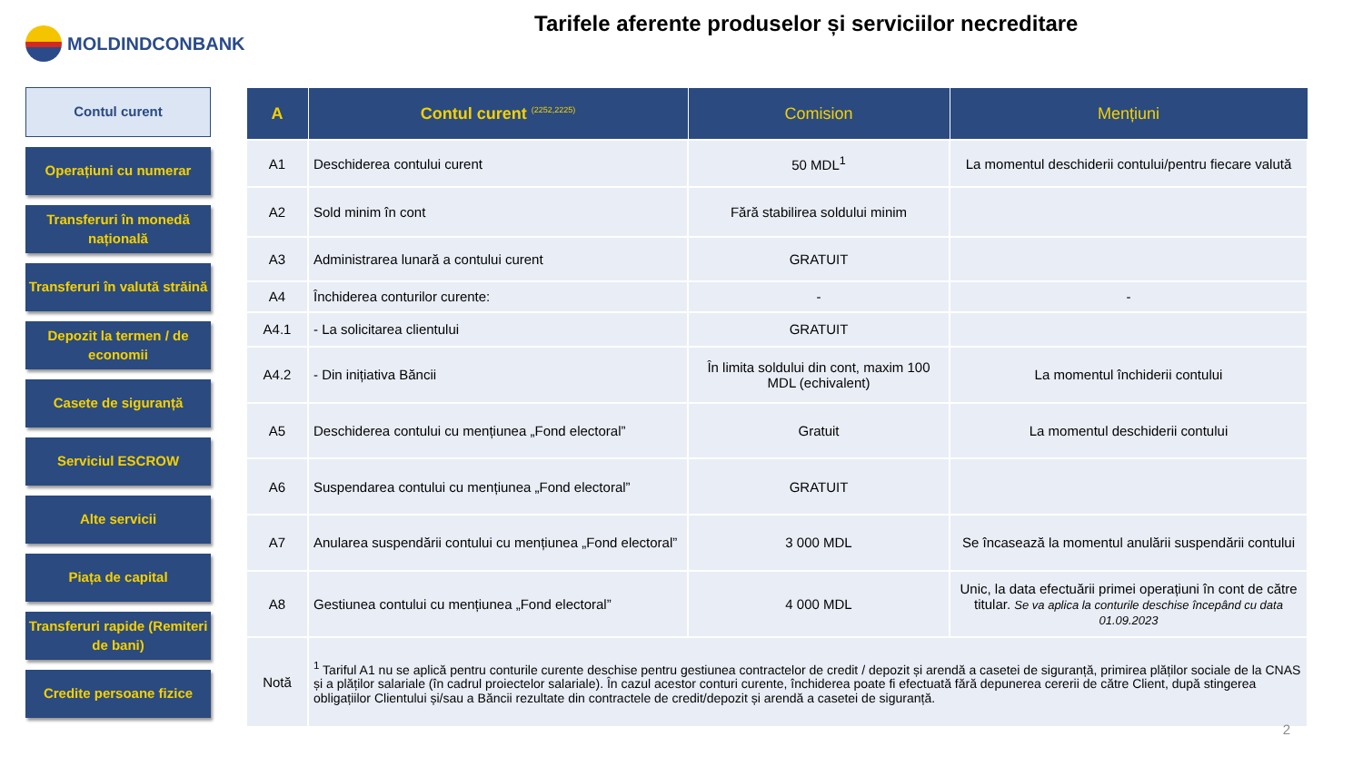MOLDINDCONBANK
Tarifele aferente produselor și serviciilor necreditare
Contul curent
Operațiuni cu numerar
Transferuri în monedă națională
Transferuri în valută străină
Depozit la termen / de economii
Casete de siguranță
Serviciul ESCROW
Alte servicii
Piața de capital
Transferuri rapide (Remiteri de bani)
Credite persoane fizice
| A | Contul curent <sup>(2252,2225)</sup> | Comision | Mențiuni |
| --- | --- | --- | --- |
| A1 | Deschiderea contului curent | 50 MDL<sup>1</sup> | La momentul deschiderii contului/pentru fiecare valută |
| A2 | Sold minim în cont | Fără stabilirea soldului minim | |
| A3 | Administrarea lunară a contului curent | GRATUIT | |
| A4 | Închiderea conturilor curente: | - | - |
| A4.1 | - La solicitarea clientului | GRATUIT | |
| A4.2 | - Din inițiativa Băncii | În limita soldului din cont, maxim 100 MDL (echivalent) | La momentul închiderii contului |
| A5 | Deschiderea contului cu mențiunea „Fond electoral” | Gratuit | La momentul deschiderii contului |
| A6 | Suspendarea contului cu mențiunea „Fond electoral” | GRATUIT | |
| A7 | Anularea suspendării contului cu mențiunea „Fond electoral” | 3 000 MDL | Se încasează la momentul anulării suspendării contului |
| A8 | Gestiunea contului cu mențiunea „Fond electoral” | 4 000 MDL | Unic, la data efectuării primei operațiuni în cont de către titular. Se va aplica la conturile deschise începând cu data 01.09.2023 |
| Notă | <sup>1</sup> Tariful A1 nu se aplică pentru conturile curente deschise pentru gestiunea contractelor de credit / depozit și arendă a casetei de siguranță, primirea plăților sociale de la CNAS și a plăților salariale (în cadrul proiectelor salariale). În cazul acestor conturi curente, închiderea poate fi efectuată fără depunerea cererii de către Client, după stingerea obligațiilor Clientului și/sau a Băncii rezultate din contractele de credit/depozit și arendă a casetei de siguranță. | | |
2